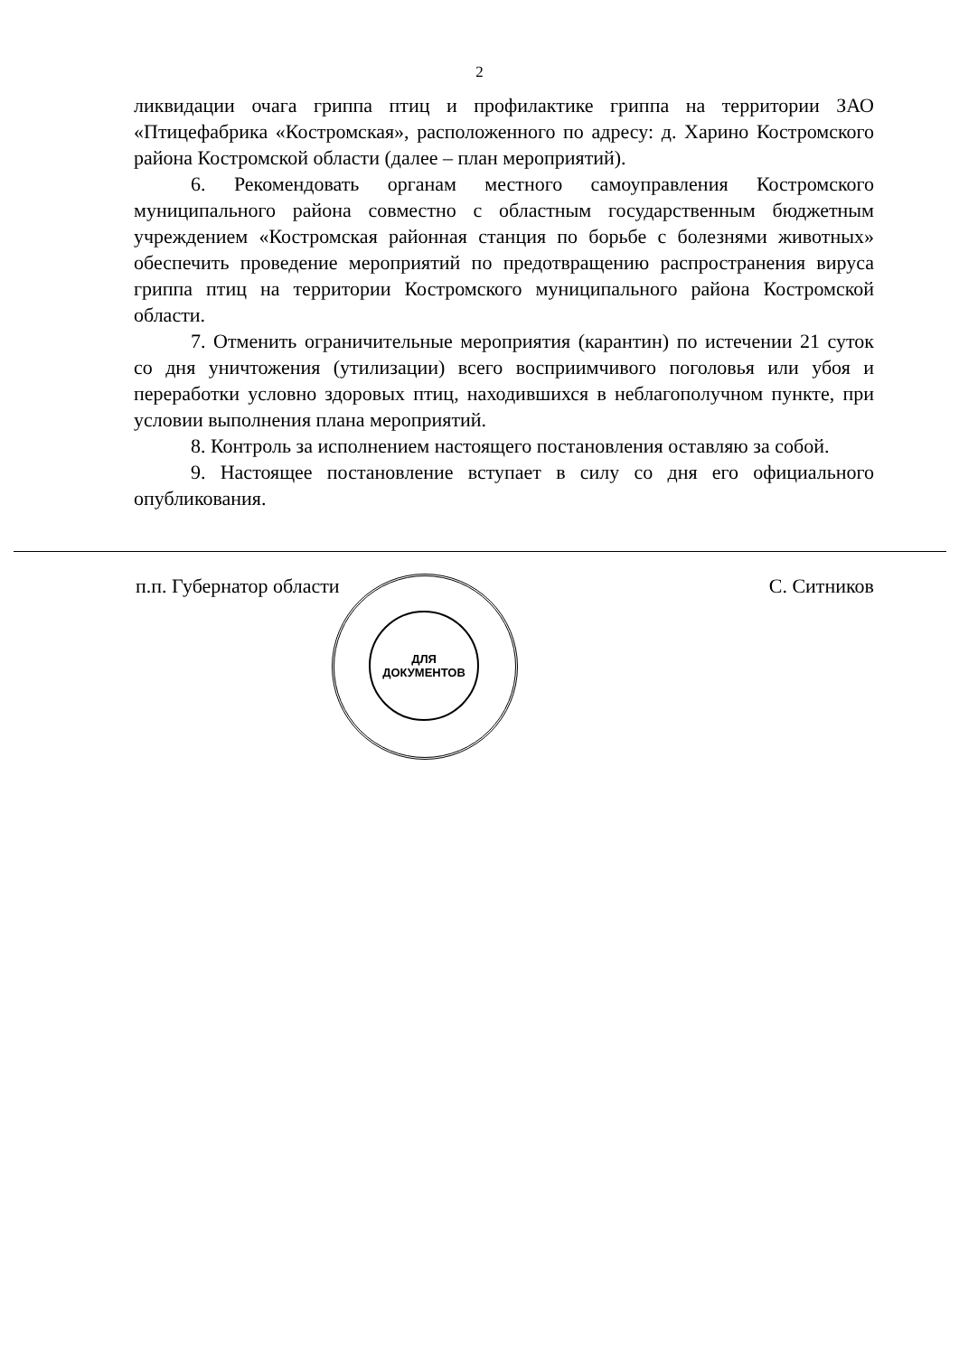2
ликвидации очага гриппа птиц и профилактике гриппа на территории ЗАО «Птицефабрика «Костромская», расположенного по адресу: д. Харино Костромского района Костромской области (далее – план мероприятий).
6. Рекомендовать органам местного самоуправления Костромского муниципального района совместно с областным государственным бюджетным учреждением «Костромская районная станция по борьбе с болезнями животных» обеспечить проведение мероприятий по предотвращению распространения вируса гриппа птиц на территории Костромского муниципального района Костромской области.
7. Отменить ограничительные мероприятия (карантин) по истечении 21 суток со дня уничтожения (утилизации) всего восприимчивого поголовья или убоя и переработки условно здоровых птиц, находившихся в неблагополучном пункте, при условии выполнения плана мероприятий.
8. Контроль за исполнением настоящего постановления оставляю за собой.
9. Настоящее постановление вступает в силу со дня его официального опубликования.
п.п. Губернатор области С. Ситников
ДЛЯ
ДОКУМЕНТОВ